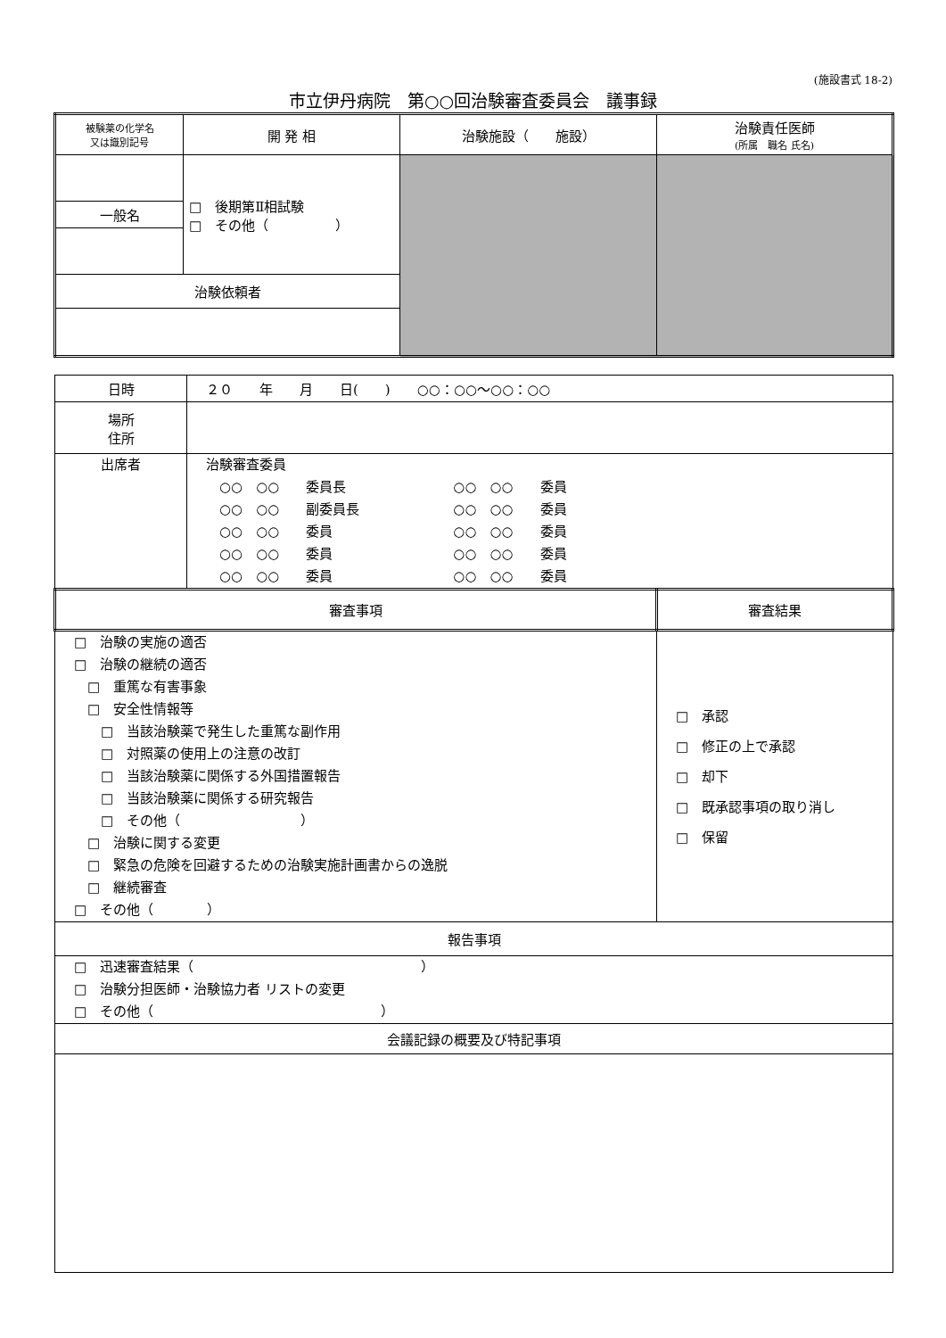(施設書式 18-2)
市立伊丹病院　第○○回治験審査委員会　議事録
| 被験薬の化学名 又は識別記号 | 開 発 相 | 治験施設（ 施設） | 治験責任医師 (所属 職名 氏名) |
| | □ 後期第Ⅱ相試験 □ その他（ ） | | |
| 一般名 | | | |
| 治験依頼者 | | | |
| 日時 | ２０ 年 月 日( ) ○○：○○～○○：○○ | |
| 場所 住所 | | |
| 出席者 | 治験審査委員 ○○ ○○ 委員長 ○○ ○○ 委員 ○○ ○○ 副委員長 ○○ ○○ 委員 ○○ ○○ 委員 ○○ ○○ 委員 ○○ ○○ 委員 ○○ ○○ 委員 ○○ ○○ 委員 ○○ ○○ 委員 | |
| 審査事項 | | 審査結果 |
| □ 治験の実施の適否 □ 治験の継続の適否 □ 重篤な有害事象 □ 安全性情報等 □ 当該治験薬で発生した重篤な副作用 □ 対照薬の使用上の注意の改訂 □ 当該治験薬に関係する外国措置報告 □ 当該治験薬に関係する研究報告 □ その他（ ） □ 治験に関する変更 □ 緊急の危険を回避するための治験実施計画書からの逸脱 □ 継続審査 □ その他（ ） | | □ 承認 □ 修正の上で承認 □ 却下 □ 既承認事項の取り消し □ 保留 |
| 報告事項 | | |
| □ 迅速審査結果（ ） □ 治験分担医師・治験協力者 リストの変更 □ その他（ ） | | |
| 会議記録の概要及び特記事項 | | |